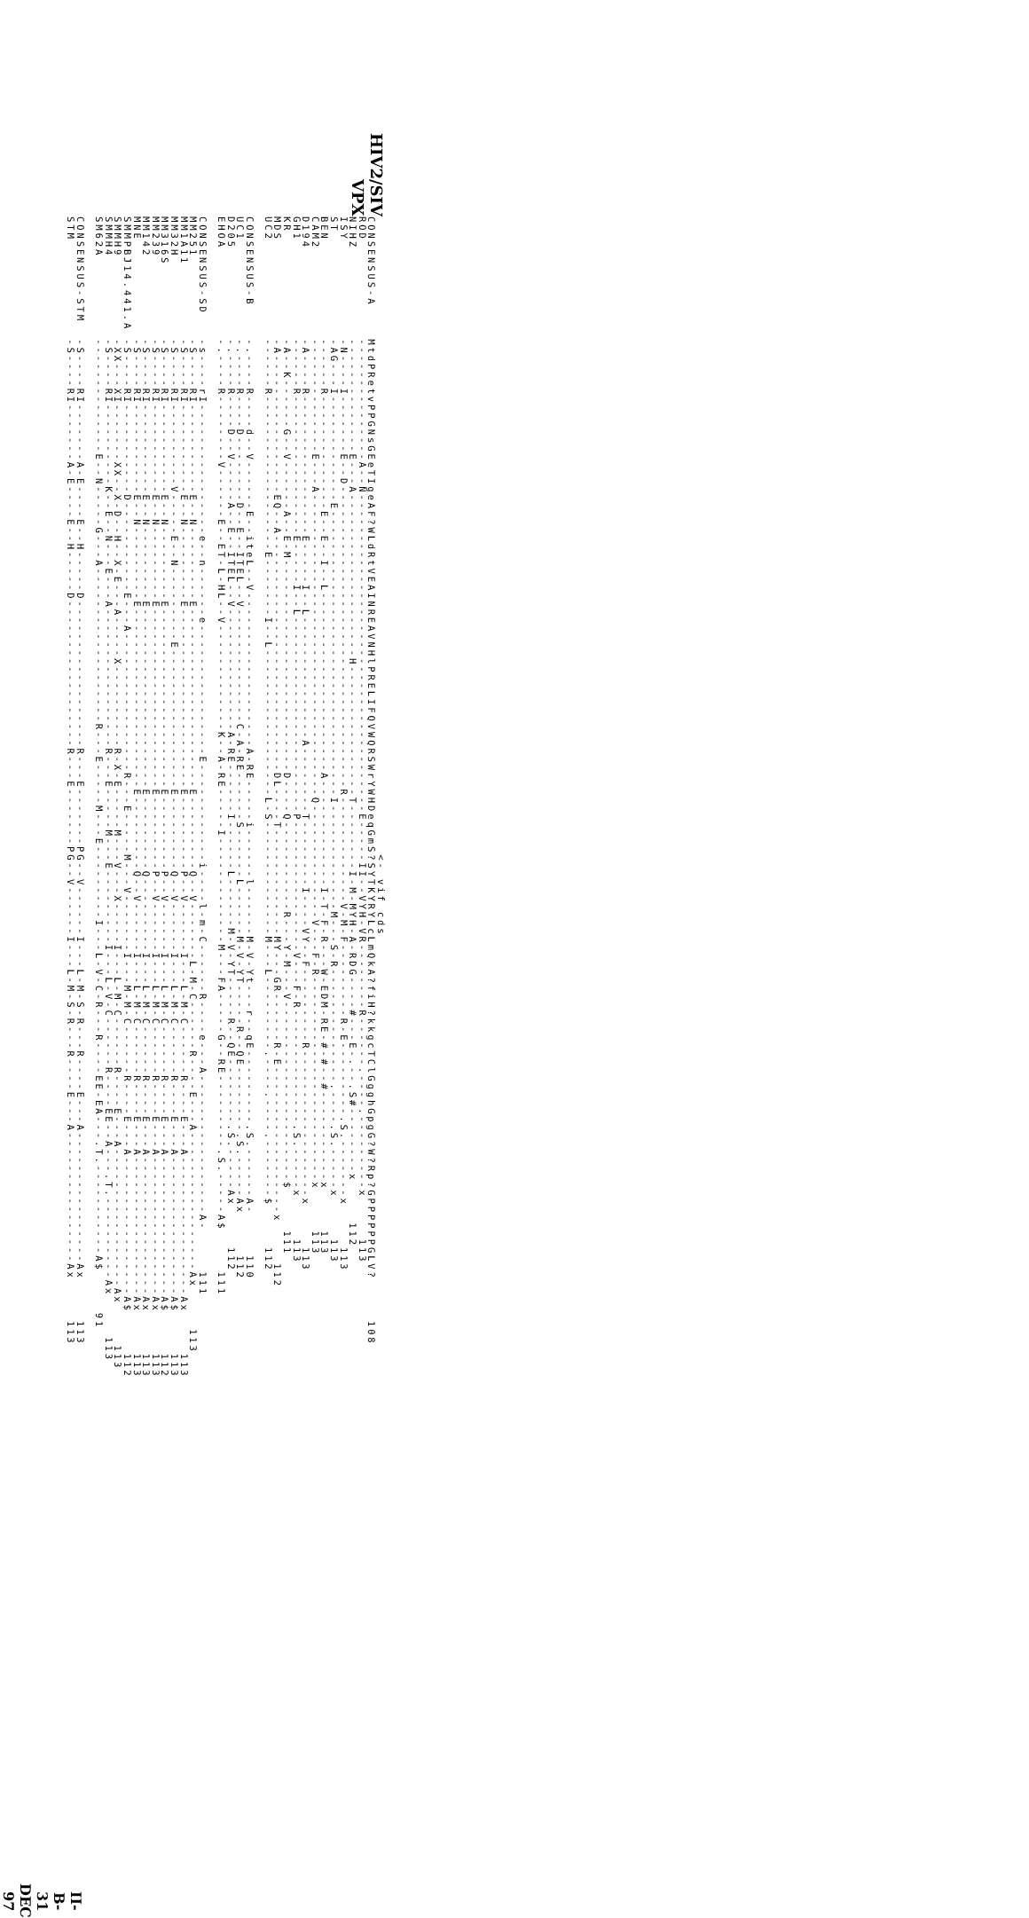HIV2/SIV VPX
                                                                              <- vif cds
CONSENSUS-A    MtdPRetvPPGNsGEeTIgeAF?WLdRtVEAINREAVNHlPRELIFQVWQRSWrYWHDeqGmS?SYTKYRYLcLmQkA?fiH?kkgcTClGgghGpgG?W?Rp?GPPPPPPGLV?     108
ROD            ---------------A--N---------------------------------------E-----II--VYH-VR--------R------.----.---------x     113
NIHZ           --------------E---A--------------------H----------------T--------I-M-MYH-A-RDG----#---E-.--.S#--------x     112
ISY            -N----I-------E--D-------------------------------------R-------------V-M-F---------R-E---------.S.-------x     113
ST             -AG---I-------------E-----------------------------------I-------------M---S-R--------------.----.S.-----x     113
BEN            ------R--------------E--E--I--L----------------------A-------------I-T-F-R---W-EDM-RE-#-#--#-----------x     113
CAM2           --------------E---A-------------------------------------Q--------------V---F-R-------------------------x     113
D194           -A----R-----------------E-----I--L---------------A--------T--------I----VY--F---------R------------------x     113
GH1            ------R-----------------E-----I--L------------------------P----------------V---F-R--------------.S.-----x     113
KR             -A--K------G--V------A--E-M--------------------------D----Q-----------R---Y-M---V----------------------$     111
MDS            -A-----------------EQ--A-----------------------------DL----T-------------MY---GR------R-E------------------x     112
UC2            ------R-------------------E-------I--L------------------L-S--------------M---L---------.----.----.-------$     112

CONSENSUS-B    -.----R----d--V------E--iteL--V-------------------A-RE-----i------l------M-V-Yt---r--qE---------.S.------A-     110
UC1            -.----R----D--------D--E--ITEL--V--------------C-A-RE------S------L------M-V-YT-----R--QE--------.S.-----Ax     112
D205           -.----R----D--V-----A--E--ITEL--V---------------A-RE------I------L------M-V-YT-----R--QE--------.S.-----Ax     112
EHOA           -.----R--------V------E--ET-L-HL--V-------------K--A-RE-----I-------------M---FA-----G--RE---------.S.-----A$     111

CONSENSUS-SD   -s----rI----------------e--n------e----------------E------------i----l-m-C------R----e---A-----------------A-     111
MM251          -S----RI-----------E--N---------E----------------------E---------Q--V-------L-M-C------R----E---A-----------------Ax     113
MM1A11         -S----RI-----------E--N---------E----------------------E---------P--V------I---L-M-C------R----E---A-----------------Ax     113
MM32H          -S----RI----------V-----E--N---------E-----------------E---------Q--V------I---L-M-C------R----E---A-----------------A$     113
MM316S         -S----RI-----------E--N---------E----------------------E---------P--V------I---L-M-C------R----E---A-----------------A$     112
MM239          -S----RI-----------E--N---------E----------------------E---------P--V------I---L-M-C------R----E---A-----------------Ax     113
MM142          -S----RI-----------E--N---------E----------------------E---------Q---------I---L-M-C------R----E---A-----------------Ax     113
MNE            -S----RI-----------E--N---------E----------------------E---------Q--V------I---L-M-C------R----E---A-----------------Ax     113
SMMPBJ14.441.A -S----RI-----------D-----------E---A-----------------R---E-----M---V-------I---M-M-C------R----E---A-----------------A$     112
SMMH9          -XX---XI-------XX--X-D--H--X-E---A-----X----------R-X-E-----M---V---X-----I---L-M-C------R----E---A-----------------Ax     113
SMMH4          -S----RI----------K--E--N---E---A-----------------R---E-----M---E---------I---L-V-C------R----EE--A---.T.----------Ax     113
SM62A          --------------E--N-----G---A-------------------R---E-----M---E---------I---L-V-C-R---R----EE-EA---.T.-----------A$     91

CONSENSUS-STM  -S----RI-------A-E----E--H-----D------------------R---E-------PG--V------I---L-M-S-R---R----E---A----------------Ax     113
STM            -S----RI-------A-E----E--H-----D------------------R---E-------PG--V------I---L-M-S-R---R----E---A----------------Ax     113
II-B-31
DEC 97